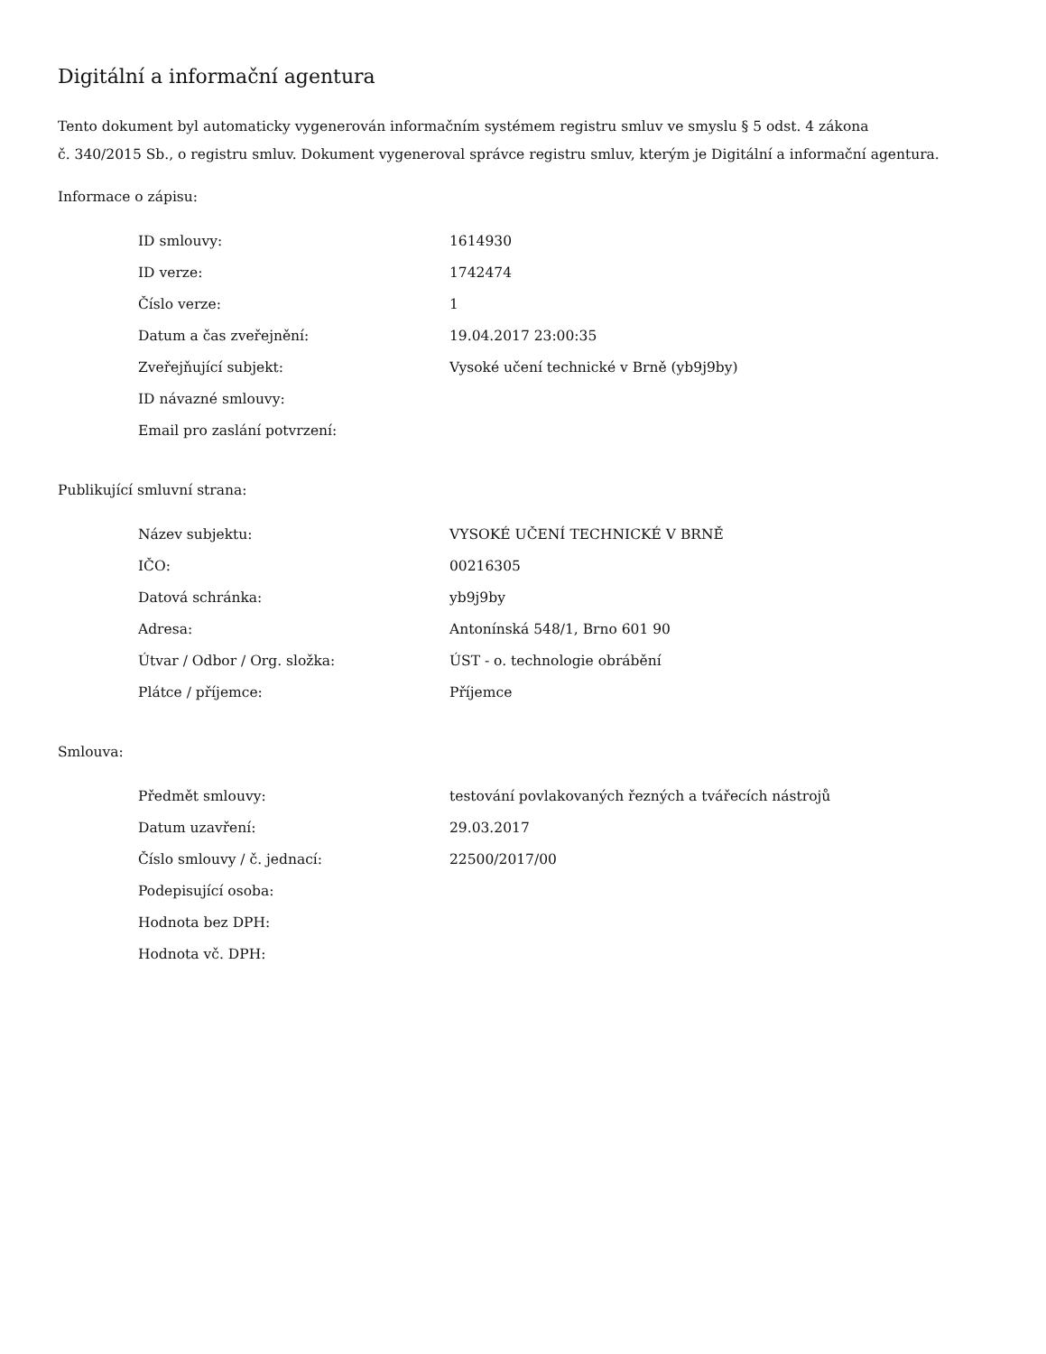Digitální a informační agentura
Tento dokument byl automaticky vygenerován informačním systémem registru smluv ve smyslu § 5 odst. 4 zákona
č. 340/2015 Sb., o registru smluv. Dokument vygeneroval správce registru smluv, kterým je Digitální a informační agentura.
Informace o zápisu:
| ID smlouvy: | 1614930 |
| ID verze: | 1742474 |
| Číslo verze: | 1 |
| Datum a čas zveřejnění: | 19.04.2017 23:00:35 |
| Zveřejňující subjekt: | Vysoké učení technické v Brně (yb9j9by) |
| ID návazné smlouvy: | |
| Email pro zaslání potvrzení: | |
Publikující smluvní strana:
| Název subjektu: | VYSOKÉ UČENÍ TECHNICKÉ V BRNĚ |
| IČO: | 00216305 |
| Datová schránka: | yb9j9by |
| Adresa: | Antonínská 548/1, Brno 601 90 |
| Útvar / Odbor / Org. složka: | ÚST - o. technologie obrábění |
| Plátce / příjemce: | Příjemce |
Smlouva:
| Předmět smlouvy: | testování povlakovaných řezných a tvářecích nástrojů |
| Datum uzavření: | 29.03.2017 |
| Číslo smlouvy / č. jednací: | 22500/2017/00 |
| Podepisující osoba: | |
| Hodnota bez DPH: | |
| Hodnota vč. DPH: | |